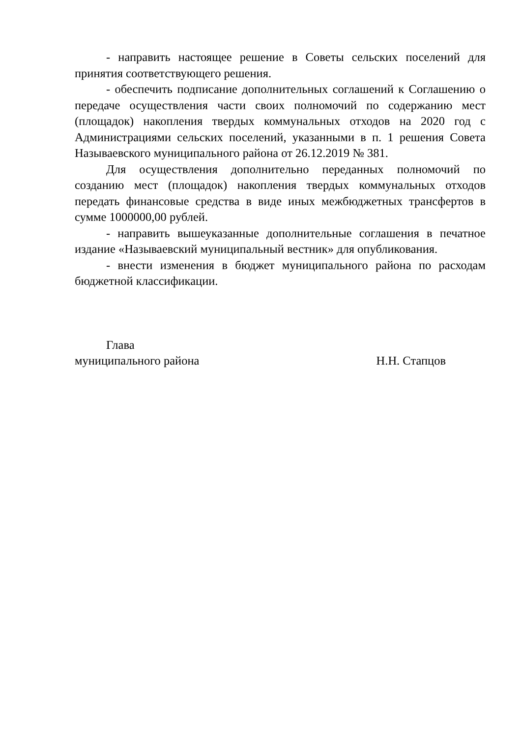- направить настоящее решение в Советы сельских поселений для принятия соответствующего решения.
- обеспечить подписание дополнительных соглашений к Соглашению о передаче осуществления части своих полномочий по содержанию мест (площадок) накопления твердых коммунальных отходов на 2020 год с Администрациями сельских поселений, указанными в п. 1 решения Совета Называевского муниципального района от 26.12.2019 № 381.
Для осуществления дополнительно переданных полномочий по созданию мест (площадок) накопления твердых коммунальных отходов передать финансовые средства в виде иных межбюджетных трансфертов в сумме 1000000,00 рублей.
- направить вышеуказанные дополнительные соглашения в печатное издание «Называевский муниципальный вестник» для опубликования.
- внести изменения в бюджет муниципального района по расходам бюджетной классификации.
Глава
муниципального района Н.Н. Стапцов